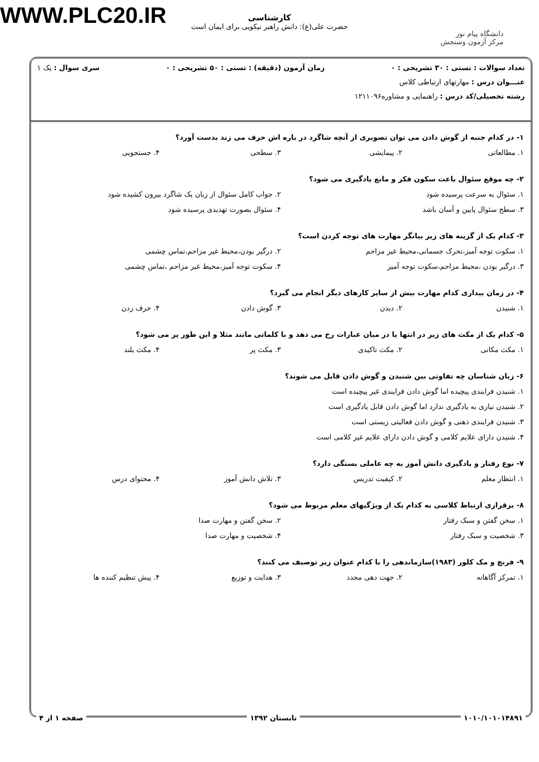WWW.PLC20.IR
کارشناسی
حضرت علی(ع): دانش راهبر نیکویی برای ایمان است
دانشگاه پیام نور
مرکز آزمون وسنجش
تعداد سوالات : تستی : ۳۰ تشریحی : ۰ زمان آزمون (دقیقه) : تستی : ۵۰ تشریحی : ۰ سری سوال : یک ۱
عنـــوان درس : مهارتهای ارتباطی کلاس
رشته تحصیلی/کد درس : راهنمایی و مشاوره۱۲۱۱۰۹۶
۱- در کدام جنبه از گوش دادن می توان تصویری از آنچه شاگرد در باره اش حرف می زند بدست آورد؟
۱. مطالعاتی ۲. پیمایشی ۳. سطحی ۴. جستجویی
۲- چه موقع سئوال باعث سکون فکر و مانع یادگیری می شود؟
۱. سئوال به سرعت پرسیده شود ۲. جواب کامل سئوال از زبان یک شاگرد بیرون کشیده شود ۳. سطح سئوال پایین و آسان باشد ۴. سئوال بصورت تهدیدی پرسیده شود
۳- کدام یک از گزینه های زیر بیانگر مهارت های توجه کردن است؟
۱. سکوت توجه آمیز،تحرک جسمانی،محیط غیر مزاحم ۲. درگیر بودن،محیط غیر مزاحم،تماس چشمی ۳. درگیر بودن ،محیط مزاحم،سکوت توجه آمیز ۴. سکوت توجه آمیز،محیط غیر مزاحم ،تماس چشمی
۴- در زمان بیداری کدام مهارت بیش از سایر کارهای دیگر انجام می گیرد؟
۱. شنیدن ۲. دیدن ۳. گوش دادن ۴. حرف زدن
۵- کدام یک از مکث های زیر در انتها یا در میان عبارات رخ می دهد و با کلماتی مانند مثلا و این طور پر می شود؟
۱. مکث مکانی ۲. مکث تاکیدی ۳. مکث پر ۴. مکث بلند
۶- زبان شناسان چه تفاوتی بین شنیدن و گوش دادن قایل می شوند؟
۱. شنیدن فرایندی پیچیده اما گوش دادن فرایندی غیر پیچیده است ۲. شنیدن نیازی به یادگیری ندارد اما گوش دادن قابل یادگیری است ۳. شنیدن فرایندی ذهنی و گوش دادن فعالیتی زیستی است ۴. شنیدن دارای علایم کلامی و گوش دادن دارای علایم غیر کلامی است
۷- نوع رفتار و یادگیری دانش آموز به چه عاملی بستگی دارد؟
۱. انتظار معلم ۲. کیفیت تدریس ۳. تلاش دانش آموز ۴. محتوای درس
۸- برقراری ارتباط کلاسی به کدام یک از ویژگیهای معلم مربوط می شود؟
۱. سخن گفتن و سبک رفتار ۲. سخن گفتن و مهارت صدا ۳. شخصیت و سبک رفتار ۴. شخصیت و مهارت صدا
۹- فرنچ و مک کلور (۱۹۸۳)سازماندهی را با کدام عنوان زیر توصیف می کنند؟
۱. تمرکز آگاهانه ۲. جهت دهی مجدد ۳. هدایت و توزیع ۴. پیش تنظیم کننده ها
۱۰۱۰/۱۰۱۰۱۴۸۹۱ تابستان ۱۳۹۲ صفحه ۱ از ۴